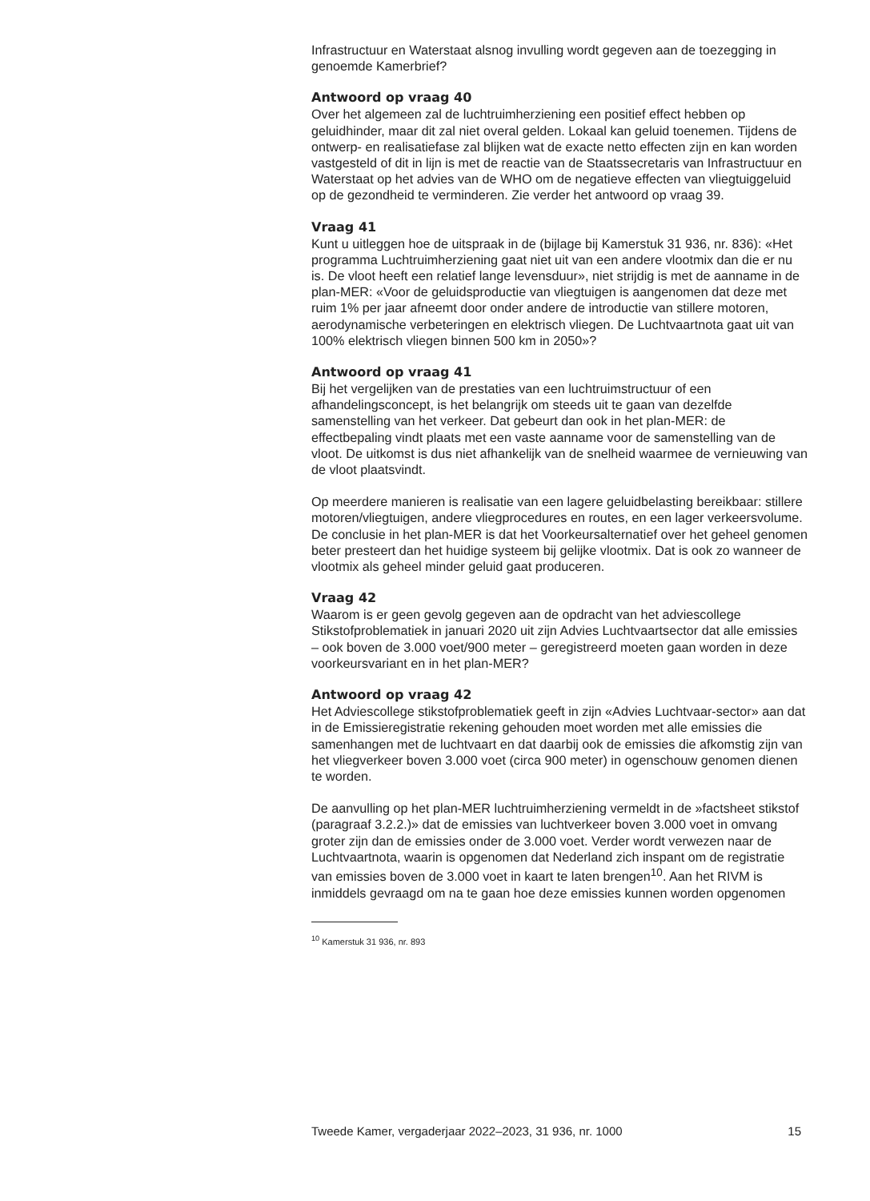Infrastructuur en Waterstaat alsnog invulling wordt gegeven aan de toezegging in genoemde Kamerbrief?
Antwoord op vraag 40
Over het algemeen zal de luchtruimherziening een positief effect hebben op geluidhinder, maar dit zal niet overal gelden. Lokaal kan geluid toenemen. Tijdens de ontwerp- en realisatiefase zal blijken wat de exacte netto effecten zijn en kan worden vastgesteld of dit in lijn is met de reactie van de Staatssecretaris van Infrastructuur en Waterstaat op het advies van de WHO om de negatieve effecten van vliegtuiggeluid op de gezondheid te verminderen. Zie verder het antwoord op vraag 39.
Vraag 41
Kunt u uitleggen hoe de uitspraak in de (bijlage bij Kamerstuk 31 936, nr. 836): «Het programma Luchtruimherziening gaat niet uit van een andere vlootmix dan die er nu is. De vloot heeft een relatief lange levensduur», niet strijdig is met de aanname in de plan-MER: «Voor de geluidsproductie van vliegtuigen is aangenomen dat deze met ruim 1% per jaar afneemt door onder andere de introductie van stillere motoren, aerodynamische verbeteringen en elektrisch vliegen. De Luchtvaartnota gaat uit van 100% elektrisch vliegen binnen 500 km in 2050»?
Antwoord op vraag 41
Bij het vergelijken van de prestaties van een luchtruimstructuur of een afhandelingsconcept, is het belangrijk om steeds uit te gaan van dezelfde samenstelling van het verkeer. Dat gebeurt dan ook in het plan-MER: de effectbepaling vindt plaats met een vaste aanname voor de samenstelling van de vloot. De uitkomst is dus niet afhankelijk van de snelheid waarmee de vernieuwing van de vloot plaatsvindt.
Op meerdere manieren is realisatie van een lagere geluidbelasting bereikbaar: stillere motoren/vliegtuigen, andere vliegprocedures en routes, en een lager verkeersvolume. De conclusie in het plan-MER is dat het Voorkeursalternatief over het geheel genomen beter presteert dan het huidige systeem bij gelijke vlootmix. Dat is ook zo wanneer de vlootmix als geheel minder geluid gaat produceren.
Vraag 42
Waarom is er geen gevolg gegeven aan de opdracht van het adviescollege Stikstofproblematiek in januari 2020 uit zijn Advies Luchtvaartsector dat alle emissies – ook boven de 3.000 voet/900 meter – geregistreerd moeten gaan worden in deze voorkeursvariant en in het plan-MER?
Antwoord op vraag 42
Het Adviescollege stikstofproblematiek geeft in zijn «Advies Luchtvaar-sector» aan dat in de Emissieregistratie rekening gehouden moet worden met alle emissies die samenhangen met de luchtvaart en dat daarbij ook de emissies die afkomstig zijn van het vliegverkeer boven 3.000 voet (circa 900 meter) in ogenschouw genomen dienen te worden.
De aanvulling op het plan-MER luchtruimherziening vermeldt in de »factsheet stikstof (paragraaf 3.2.2.)» dat de emissies van luchtverkeer boven 3.000 voet in omvang groter zijn dan de emissies onder de 3.000 voet. Verder wordt verwezen naar de Luchtvaartnota, waarin is opgenomen dat Nederland zich inspant om de registratie van emissies boven de 3.000 voet in kaart te laten brengen<sup>10</sup>. Aan het RIVM is inmiddels gevraagd om na te gaan hoe deze emissies kunnen worden opgenomen
<sup>10</sup> Kamerstuk 31 936, nr. 893
Tweede Kamer, vergaderjaar 2022–2023, 31 936, nr. 1000 15